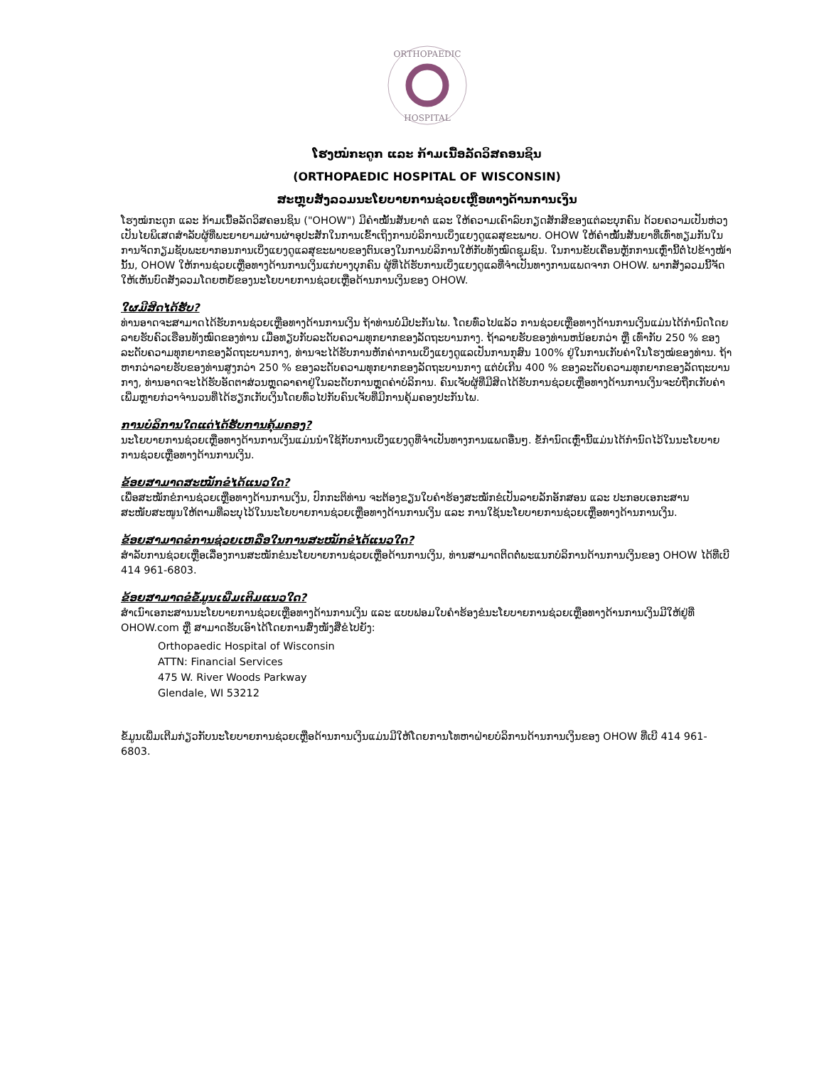ORTHOPAEDIC
HOSPITAL
ໂຮງໝໍກະດູກ ແລະ ກ້າມເນື້ອລັດວິສຄອນຊິນ
(ORTHOPAEDIC HOSPITAL OF WISCONSIN)
ສະຫຼຸບສັງລວມນະໂຍບາຍການຊ່ວຍເຫຼືອທາງດ້ານການເງິນ
ໂຮງໝໍກະດູກ ແລະ ກ້າມເນື້ອລັດວິສຄອນຊິນ ("OHOW") ມີຄຳໝັ້ນສັນຍາຕໍ່ ແລະ ໃຫ້ຄວາມເຄົາລົບກຽດສັກສີຂອງແຕ່ລະບຸກຄົນ ດ້ວຍຄວາມເປັນຫ່ວງເປັນໄຍພິເສດສຳລັບຜູ້ທີ່ພະຍາຍາມຜ່ານຜ່າອຸປະສັກໃນການເຂົ້າເຖິງການບໍລິການເບິ່ງແຍງດູແລສຸຂະພາບ. OHOW ໃຫ້ຄຳໝັ້ນສັນຍາທີ່ເທົ່າທຽມກັນໃນການຈັດກຽມຊັບພະຍາກອນການເບິ່ງແຍງດູແລສຸຂະພາບຂອງຕົນເອງໃນການບໍລິການໃຫ້ກັບທັງໝົດຊຸມຊົນ. ໃນການຂັບເຄື່ອນຫຼັກການເຫຼົ່ານີ້ຕໍ່ໄປຂ້າງໜ້ານັ້ນ, OHOW ໃຫ້ການຊ່ວຍເຫຼືອທາງດ້ານການເງິນແກ່ບາງບຸກຄົນ ຜູ້ທີ່ໄດ້ຮັບການເບິ່ງແຍງດູແລທີ່ຈຳເປັນທາງການແພດຈາກ OHOW. ພາກສັງລວມນີ້ຈັດໃຫ້ເຫັນບົດສັງລວມໂດຍຫຍໍ້ຂອງນະໂຍບາຍການຊ່ວຍເຫຼືອດ້ານການເງິນຂອງ OHOW.
ໃຜມີສິດໄດ້ຮັບ?
ທ່ານອາດຈະສາມາດໄດ້ຮັບການຊ່ວຍເຫຼືອທາງດ້ານການເງິນ ຖ້າທ່ານບໍ່ມີປະກັນໄພ. ໂດຍທົ່ວໄປແລ້ວ ການຊ່ວຍເຫຼືອທາງດ້ານການເງິນແມ່ນໄດ້ກຳນົດໂດຍລາຍຮັບຄົວເຮືອນທັງໝົດຂອງທ່ານ ເມື່ອທຽບກັບລະດັບຄວາມທຸກຍາກຂອງລັດຖະບານກາງ. ຖ້າລາຍຮັບຂອງທ່ານຫນ້ອຍກວ່າ ຫຼື ເທົ່າກັບ 250 % ຂອງລະດັບຄວາມທຸກຍາກຂອງລັດຖະບານກາງ, ທ່ານຈະໄດ້ຮັບການຫັກຄ່າການເບິ່ງແຍງດູແລເປັນການກຸສົນ 100% ຢູ່ໃນການເກັບຄ່າໃນໂຮງໝໍຂອງທ່ານ. ຖ້າຫາກວ່າລາຍຮັບຂອງທ່ານສູງກວ່າ 250 % ຂອງລະດັບຄວາມທຸກຍາກຂອງລັດຖະບານກາງ ແຕ່ບໍ່ເກີນ 400 % ຂອງລະດັບຄວາມທຸກຍາກຂອງລັດຖະບານກາງ, ທ່ານອາດຈະໄດ້ຮັບອັດຕາສ່ວນຫຼຸດລາຄາຢູ່ໃນລະດັບການຫຼຸດຄ່າບໍລິການ. ຄົນເຈັບຜູ້ທີ່ມີສິດໄດ້ຮັບການຊ່ວຍເຫຼືອທາງດ້ານການເງິນຈະບໍ່ຖືກເກັບຄ່າເພີ່ມຫຼາຍກ່ວາຈຳນວນທີ່ໄດ້ຮຽກເກັບເງິນໂດຍທົ່ວໄປກັບຄົນເຈັບທີ່ມີການຄຸ້ມຄອງປະກັນໄພ.
ການບໍລິການໃດແດ່ໄດ້ຮັບການຄຸ້ມຄອງ?
ນະໂຍບາຍການຊ່ວຍເຫຼືອທາງດ້ານການເງິນແມ່ນນຳໃຊ້ກັບການເບິ່ງແຍງດູທີ່ຈຳເປັນທາງການແພດອື່ນໆ. ຂໍ້ກຳນົດເຫຼົ່ານີ້ແມ່ນໄດ້ກຳນົດໄວ້ໃນນະໂຍບາຍການຊ່ວຍເຫຼືອທາງດ້ານການເງິນ.
ຂ້ອຍສາມາດສະໝັກຂໍໄດ້ແນວໃດ?
ເພື່ອສະໝັກຂໍການຊ່ວຍເຫຼືອທາງດ້ານການເງິນ, ປົກກະຕິທ່ານ ຈະຕ້ອງຂຽນໃບຄຳຮ້ອງສະໝັກຂໍເປັນລາຍລັກອັກສອນ ແລະ ປະກອບເອກະສານສະໜັບສະໜູນໃຫ້ຕາມທີ່ລະບຸໄວ້ໃນນະໂຍບາຍການຊ່ວຍເຫຼືອທາງດ້ານການເງິນ ແລະ ການໃຊ້ນະໂຍບາຍການຊ່ວຍເຫຼືອທາງດ້ານການເງິນ.
ຂ້ອຍສາມາດຂໍການຊ່ວຍເຫລືອໃນການສະໝັກຂໍໄດ້ແນວໃດ?
ສຳລັບການຊ່ວຍເຫຼືອເລື່ອງການສະໝັກຂໍນະໂຍບາຍການຊ່ວຍເຫຼືອດ້ານການເງິນ, ທ່ານສາມາດຕິດຕໍ່ພະແນກບໍລິການດ້ານການເງິນຂອງ OHOW ໄດ້ທີ່ເບີ 414 961-6803.
ຂ້ອຍສາມາດຂໍຂໍ້ມູນເພີ່ມເຕີມແນວໃດ?
ສຳເນົາເອກະສານນະໂຍບາຍການຊ່ວຍເຫຼືອທາງດ້ານການເງິນ ແລະ ແບບຟອມໃບຄຳຮ້ອງຂໍນະໂຍບາຍການຊ່ວຍເຫຼືອທາງດ້ານການເງິນມີໃຫ້ຢູ່ທີ່ OHOW.com ຫຼື ສາມາດຮັບເອົາໄດ້ໂດຍການສົ່ງໜັງສືຂໍໄປຍັງ:
Orthopaedic Hospital of Wisconsin
ATTN: Financial Services
475 W. River Woods Parkway
Glendale, WI 53212
ຂໍ້ມູນເພີ່ມເຕີມກ່ຽວກັບນະໂຍບາຍການຊ່ວຍເຫຼືອດ້ານການເງິນແມ່ນມີໃຫ້ໂດຍການໂທຫາຝ່າຍບໍລິການດ້ານການເງິນຂອງ OHOW ທີ່ເບີ 414 961-6803.